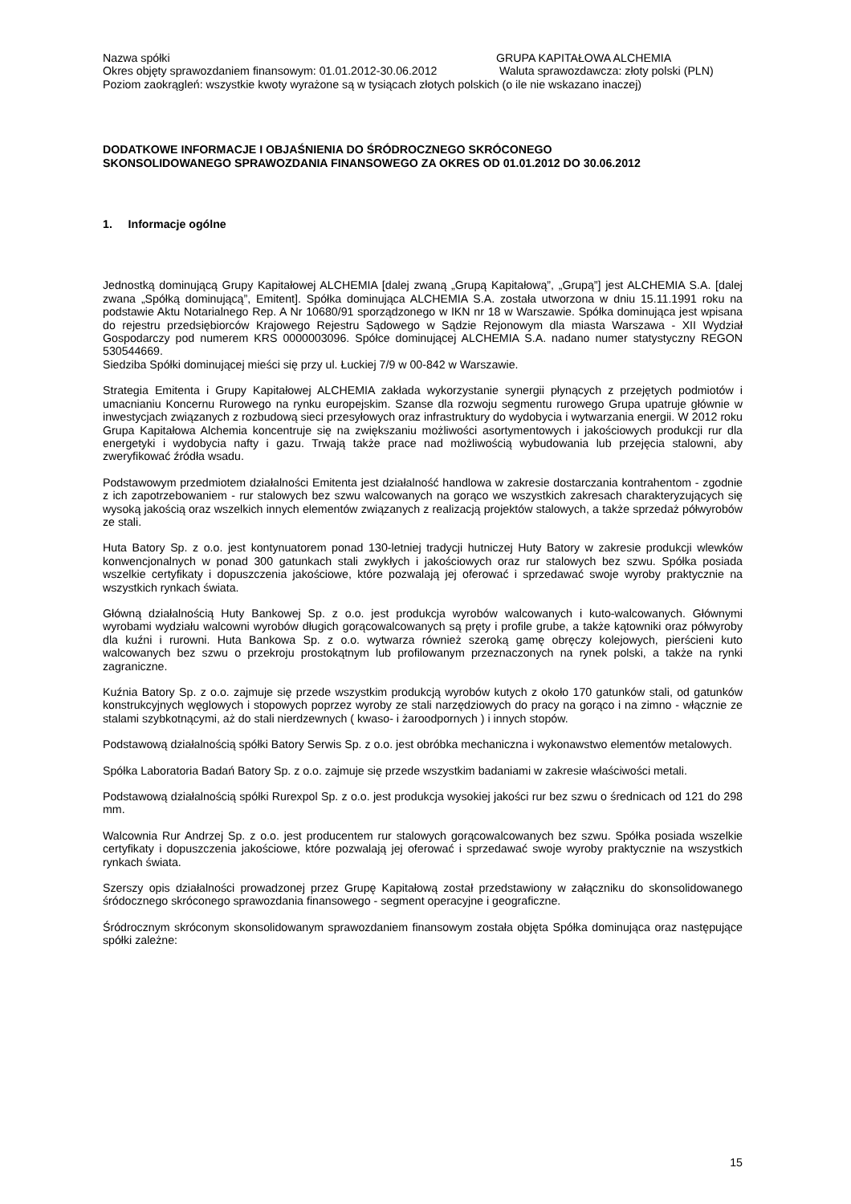Nazwa spółki GRUPA KAPITAŁOWA ALCHEMIA
Okres objęty sprawozdaniem finansowym: 01.01.2012-30.06.2012 Waluta sprawozdawcza: złoty polski (PLN)
Poziom zaokrągleń: wszystkie kwoty wyrażone są w tysiącach złotych polskich (o ile nie wskazano inaczej)
DODATKOWE INFORMACJE I OBJAŚNIENIA DO ŚRÓDROCZNEGO SKRÓCONEGO
SKONSOLIDOWANEGO SPRAWOZDANIA FINANSOWEGO ZA OKRES OD 01.01.2012 DO 30.06.2012
1. Informacje ogólne
Jednostką dominującą Grupy Kapitałowej ALCHEMIA [dalej zwaną „Grupą Kapitałową”, „Grupą”] jest ALCHEMIA S.A. [dalej zwana „Spółką dominującą”, Emitent]. Spółka dominująca ALCHEMIA S.A. została utworzona w dniu 15.11.1991 roku na podstawie Aktu Notarialnego Rep. A Nr 10680/91 sporządzonego w IKN nr 18 w Warszawie. Spółka dominująca jest wpisana do rejestru przedsiębiorców Krajowego Rejestru Sądowego w Sądzie Rejonowym dla miasta Warszawa - XII Wydział Gospodarczy pod numerem KRS 0000003096. Spółce dominującej ALCHEMIA S.A. nadano numer statystyczny REGON 530544669.
Siedziba Spółki dominującej mieści się przy ul. Łuckiej 7/9 w 00-842 w Warszawie.
Strategia Emitenta i Grupy Kapitałowej ALCHEMIA zakłada wykorzystanie synergii płynących z przejętych podmiotów i umacnianiu Koncernu Rurowego na rynku europejskim. Szanse dla rozwoju segmentu rurowego Grupa upatruje głównie w inwestycjach związanych z rozbudową sieci przesyłowych oraz infrastruktury do wydobycia i wytwarzania energii. W 2012 roku Grupa Kapitałowa Alchemia koncentruje się na zwiększaniu możliwości asortymentowych i jakościowych produkcji rur dla energetyki i wydobycia nafty i gazu. Trwają także prace nad możliwością wybudowania lub przejęcia stalowni, aby zweryfikować źródła wsadu.
Podstawowym przedmiotem działalności Emitenta jest działalność handlowa w zakresie dostarczania kontrahentom - zgodnie z ich zapotrzebowaniem - rur stalowych bez szwu walcowanych na gorąco we wszystkich zakresach charakteryzujących się wysoką jakością oraz wszelkich innych elementów związanych z realizacją projektów stalowych, a także sprzedaż półwyrobów ze stali.
Huta Batory Sp. z o.o. jest kontynuatorem ponad 130-letniej tradycji hutniczej Huty Batory w zakresie produkcji wlewków konwencjonalnych w ponad 300 gatunkach stali zwykłych i jakościowych oraz rur stalowych bez szwu. Spółka posiada wszelkie certyfikaty i dopuszczenia jakościowe, które pozwalają jej oferować i sprzedawać swoje wyroby praktycznie na wszystkich rynkach świata.
Główną działalnością Huty Bankowej Sp. z o.o. jest produkcja wyrobów walcowanych i kuto-walcowanych. Głównymi wyrobami wydziału walcowni wyrobów długich gorącowalcowanych są pręty i profile grube, a także kątowniki oraz półwyroby dla kuźni i rurowni. Huta Bankowa Sp. z o.o. wytwarza również szeroką gamę obręczy kolejowych, pierścieni kuto walcowanych bez szwu o przekroju prostokątnym lub profilowanym przeznaczonych na rynek polski, a także na rynki zagraniczne.
Kuźnia Batory Sp. z o.o. zajmuje się przede wszystkim produkcją wyrobów kutych z około 170 gatunków stali, od gatunków konstrukcyjnych węglowych i stopowych poprzez wyroby ze stali narzędziowych do pracy na gorąco i na zimno - włącznie ze stalami szybkotnącymi, aż do stali nierdzewnych ( kwaso- i żaroodpornych ) i innych stopów.
Podstawową działalnością spółki Batory Serwis Sp. z o.o. jest obróbka mechaniczna i wykonawstwo elementów metalowych.
Spółka Laboratoria Badań Batory Sp. z o.o. zajmuje się przede wszystkim badaniami w zakresie właściwości metali.
Podstawową działalnością spółki Rurexpol Sp. z o.o. jest produkcja wysokiej jakości rur bez szwu o średnicach od 121 do 298 mm.
Walcownia Rur Andrzej Sp. z o.o. jest producentem rur stalowych gorącowalcowanych bez szwu. Spółka posiada wszelkie certyfikaty i dopuszczenia jakościowe, które pozwalają jej oferować i sprzedawać swoje wyroby praktycznie na wszystkich rynkach świata.
Szerszy opis działalności prowadzonej przez Grupę Kapitałową został przedstawiony w załączniku do skonsolidowanego śródocznego skróconego sprawozdania finansowego - segment operacyjne i geograficzne.
Śródrocznym skróconym skonsolidowanym sprawozdaniem finansowym została objęta Spółka dominująca oraz następujące spółki zależne:
15